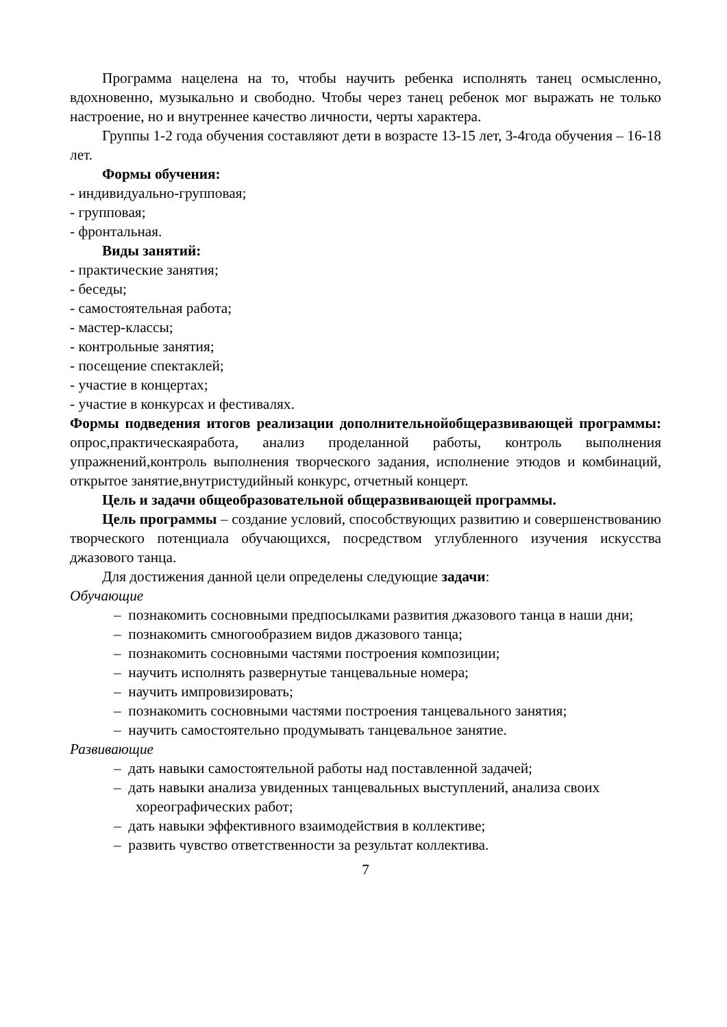Программа нацелена на то, чтобы научить ребенка исполнять танец осмысленно, вдохновенно, музыкально и свободно. Чтобы через танец ребенок мог выражать не только настроение, но и внутреннее качество личности, черты характера.
Группы 1-2 года обучения составляют дети в возрасте 13-15 лет, 3-4года обучения – 16-18 лет.
Формы обучения:
- индивидуально-групповая;
- групповая;
- фронтальная.
Виды занятий:
- практические занятия;
- беседы;
- самостоятельная работа;
- мастер-классы;
- контрольные занятия;
- посещение спектаклей;
- участие в концертах;
- участие в конкурсах и фестивалях.
Формы подведения итогов реализации дополнительнойобщеразвивающей программы: опрос,практическаяработа, анализ проделанной работы, контроль выполнения упражнений,контроль выполнения творческого задания, исполнение этюдов и комбинаций, открытое занятие,внутристудийный конкурс, отчетный концерт.
Цель и задачи общеобразовательной общеразвивающей программы.
Цель программы – создание условий, способствующих развитию и совершенствованию творческого потенциала обучающихся, посредством углубленного изучения искусства джазового танца.
Для достижения данной цели определены следующие задачи:
Обучающие
– познакомить сосновными предпосылками развития джазового танца в наши дни;
– познакомить смногообразием видов джазового танца;
– познакомить сосновными частями построения композиции;
– научить исполнять развернутые танцевальные номера;
– научить импровизировать;
– познакомить сосновными частями построения танцевального занятия;
– научить самостоятельно продумывать танцевальное занятие.
Развивающие
– дать навыки самостоятельной работы над поставленной задачей;
– дать навыки анализа увиденных танцевальных выступлений, анализа своих хореографических работ;
– дать навыки эффективного взаимодействия в коллективе;
– развить чувство ответственности за результат коллектива.
7